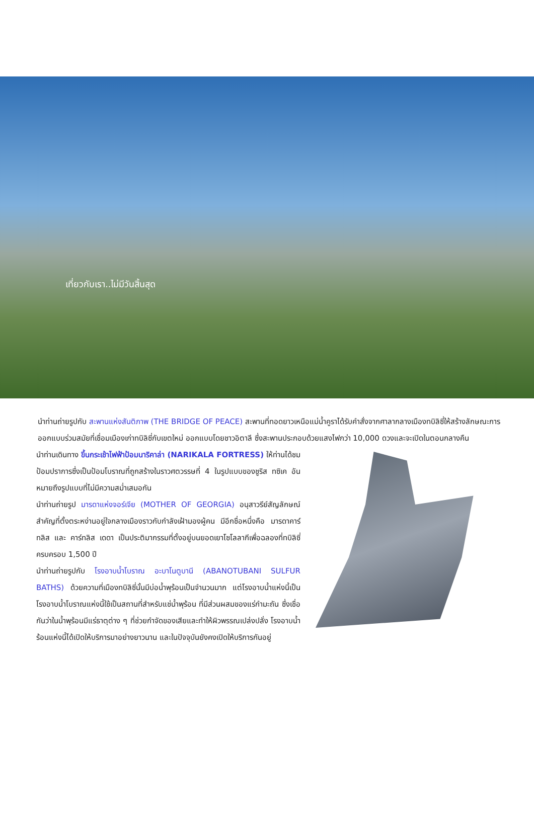เที่ยวกับเรา..ไม่มีวันสิ้นสุด
นำท่านถ่ายรูปกับ สะพานแห่งสันติภาพ (THE BRIDGE OF PEACE) สะพานที่ทอดยาวเหนือแม่น้ำคูราได้รับคำสั่งจากศาลากลางเมืองทบิลิซี่ให้สร้างลักษณะการออกแบบร่วมสมัยที่เชื่อมเมืองเก่าทบิลิซี่กับเขตใหม่ ออกแบบโดยชาวอิตาลี ซึ่งสะพานประกอบด้วยแสงไฟกว่า 10,000 ดวงและจะเปิดในตอนกลางคืน
นำท่านเดินทาง ขึ้นกระเช้าไฟฟ้าป้อมนาริคาล่า (NARIKALA FORTRESS) ให้ท่านได้ชมป้อมปราการซึ่งเป็นป้อมโบราณที่ถูกสร้างในราวศตวรรษที่ 4 ในรูปแบบของชูริส ทซิเค อันหมายถึงรูปแบบที่ไม่มีความสม่ำเสมอกัน
นำท่านถ่ายรูป มารดาแห่งจอร์เจีย (MOTHER OF GEORGIA) อนุสาวรีย์สัญลักษณ์สำคัญที่ตั้งตระหง่านอยู่ใจกลางเมืองราวกับกำลังเฝ้ามองผู้คน มีอีกชื่อหนึ่งคือ มารดาคาร์ทลิส และ คาร์ทลิส เดดา เป็นประติมากรรมที่ตั้งอยู่บนยอดเยาโซโลลากีเพื่อฉลองที่ทบิลิซี่ครบครอบ 1,500 ปี
นำท่านถ่ายรูปกับ โรงอาบน้ำโบราณ อะบาโนตูบานี (ABANOTUBANI SULFUR BATHS) ด้วยความที่เมืองทบิลิซี่นั้นมีบ่อน้ำพุร้อนเป็นจำนวนมาก แต่โรงอาบน้ำแห่งนี้เป็นโรงอาบน้ำโบราณแห่งนี้ใช้เป็นสถานที่สำหรับแช่น้ำพุร้อน ที่มีส่วนผสมของแร่กำมะถัน ซึ่งเชื่อกันว่าในน้ำพุร้อนมีแร่ธาตุต่าง ๆ ที่ช่วยกำจัดของเสียและทำให้ผิวพรรณเปล่งปลั่ง โรงอาบน้ำร้อนแห่งนี้ได้เปิดให้บริการมาอย่างยาวนาน และในปัจจุบันยังคงเปิดให้บริการกันอยู่